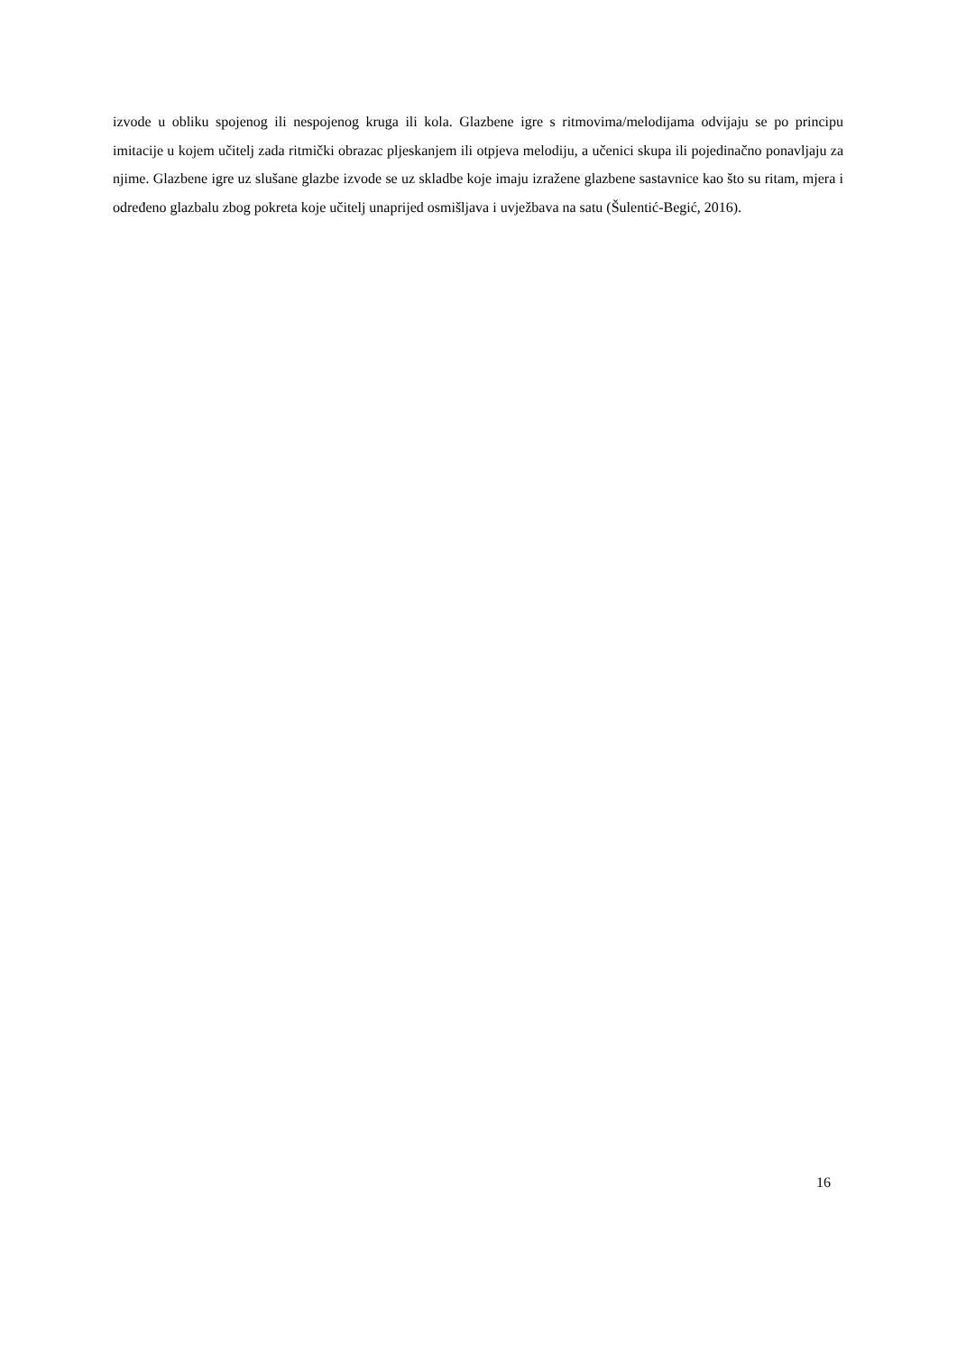izvode u obliku spojenog ili nespojenog kruga ili kola. Glazbene igre s ritmovima/melodijama odvijaju se po principu imitacije u kojem učitelj zada ritmički obrazac pljeskanjem ili otpjeva melodiju, a učenici skupa ili pojedinačno ponavljaju za njime. Glazbene igre uz slušane glazbe izvode se uz skladbe koje imaju izražene glazbene sastavnice kao što su ritam, mjera i određeno glazbalu zbog pokreta koje učitelj unaprijed osmišljava i uvježbava na satu (Šulentić-Begić, 2016).
16